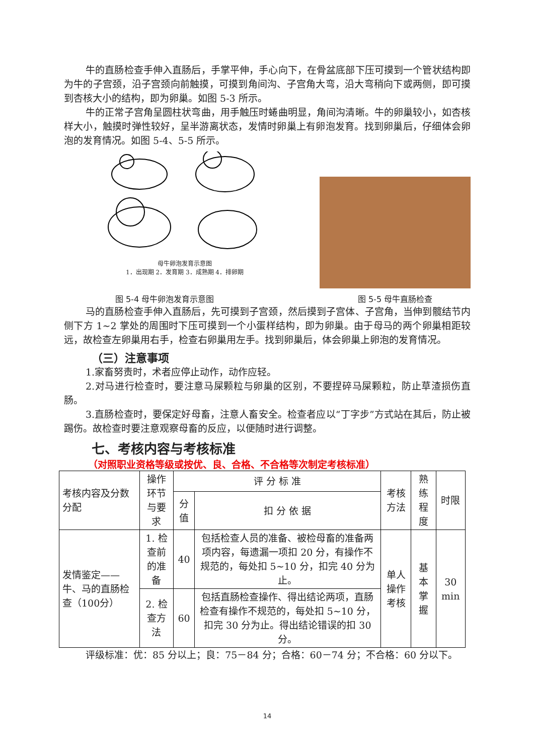牛的直肠检查手伸入直肠后，手掌平伸，手心向下，在骨盆底部下压可摸到一个管状结构即为牛的子宫颈，沿子宫颈向前触摸，可摸到角间沟、子宫角大弯，沿大弯稍向下或两侧，即可摸到杏核大小的结构，即为卵巢。如图 5-3 所示。
牛的正常子宫角呈圆柱状弯曲，用手触压时蜷曲明显，角间沟清晰。牛的卵巢较小，如杏核样大小，触摸时弹性较好，呈半游离状态，发情时卵巢上有卵泡发育。找到卵巢后，仔细体会卵泡的发育情况。如图 5-4、5-5 所示。
母牛卵泡发育示意图
1．出现期 2．发育期 3．成熟期 4．排卵期
图 5-4 母牛卵泡发育示意图 图 5-5 母牛直肠检查
马的直肠检查手伸入直肠后，先可摸到子宫颈，然后摸到子宫体、子宫角，当伸到髋结节内侧下方 1~2 掌处的周围时下压可摸到一个小蛋样结构，即为卵巢。由于母马的两个卵巢相距较远，故检查左卵巢用右手，检查右卵巢用左手。找到卵巢后，体会卵巢上卵泡的发育情况。
（三）注意事项
1.家畜努责时，术者应停止动作，动作应轻。
2.对马进行检查时，要注意马屎颗粒与卵巢的区别，不要捏碎马屎颗粒，防止草渣损伤直肠。
3.直肠检查时，要保定好母畜，注意人畜安全。检查者应以“丁字步”方式站在其后，防止被踢伤。故检查时要注意观察母畜的反应，以便随时进行调整。
七、考核内容与考核标准
（对照职业资格等级或按优、良、合格、不合格等次制定考核标准）
| 考核内容及分数分配 | 操作环节与要求 | 评 分 标 准 | | 考核方法 | 熟练程度 | 时限 |
| --- | --- | --- | --- | --- | --- | --- |
| | | 分值 | 扣 分 依 据 | | | |
| 发情鉴定——牛、马的直肠检查（100分） | 1. 检查前的准备 | 40 | 包括检查人员的准备、被检母畜的准备两项内容，每遗漏一项扣 20 分，有操作不规范的，每处扣 5~10 分，扣完 40 分为止。 | 单人操作考核 | 基本掌握 | 30 min |
| | 2. 检查方法 | 60 | 包括直肠检查操作、得出结论两项，直肠检查有操作不规范的，每处扣 5~10 分，扣完 30 分为止。得出结论错误的扣 30 分。 | | | |
评级标准：优：85 分以上；良：75－84 分；合格：60－74 分；不合格：60 分以下。
14